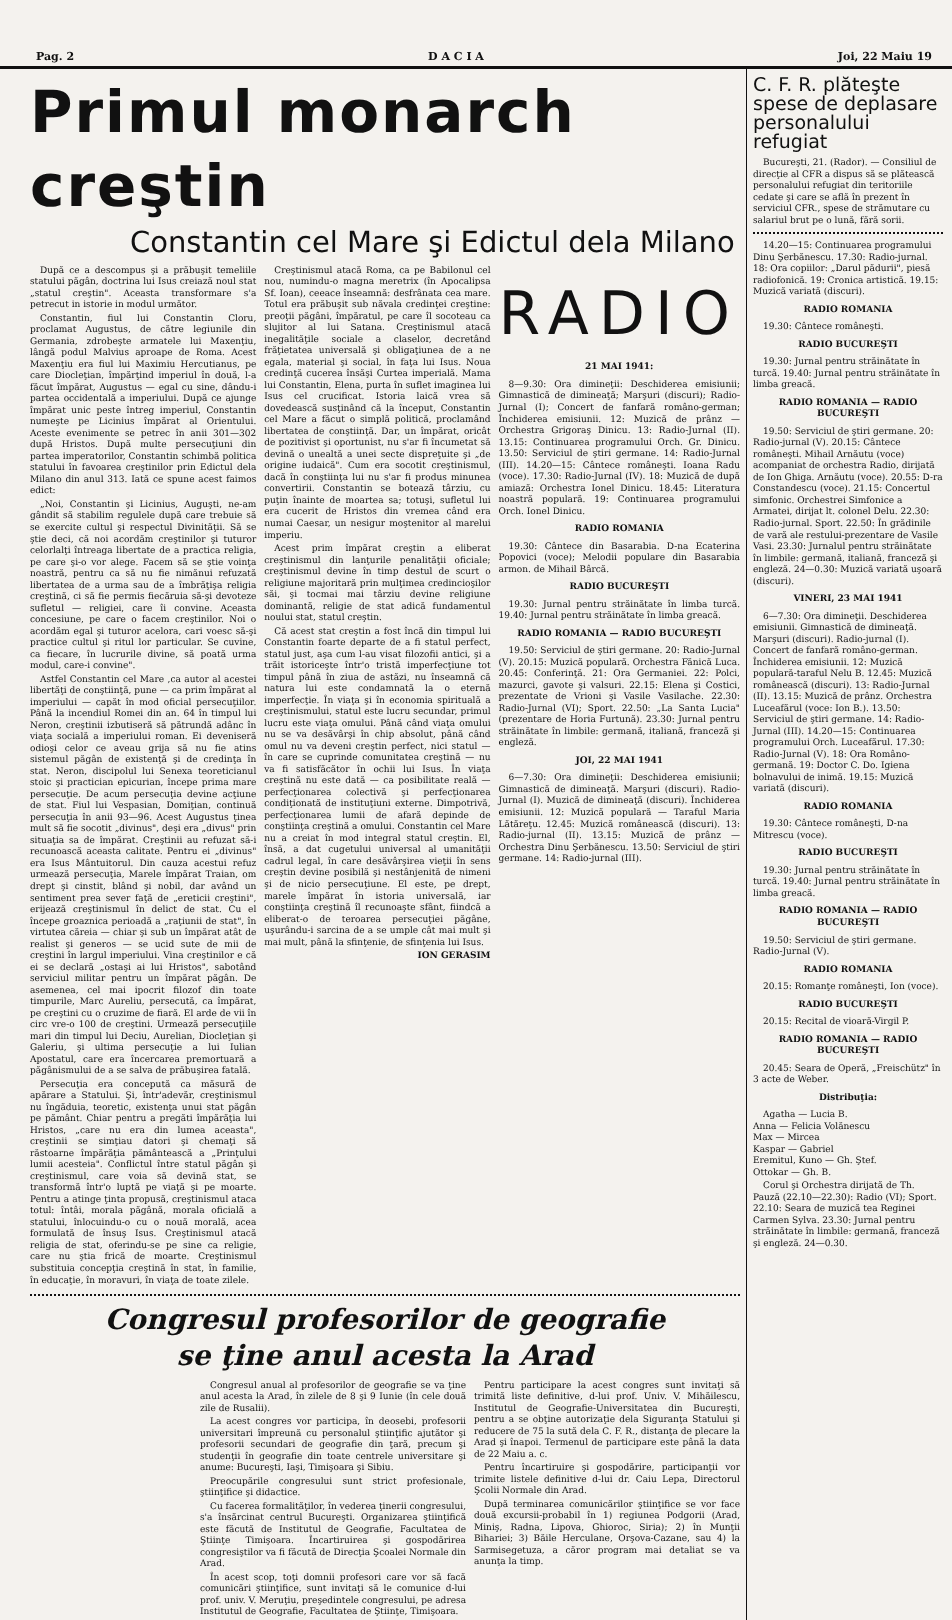Pag. 2 D A C I A Joi, 22 Maiu 19
Primul monarch creştin
Constantin cel Mare şi Edictul dela Milano
După ce a descompus şi a prăbuşit temeliile statului păgân, doctrina lui Isus creiază noul stat „statul creştin". Aceasta transformare s'a petrecut in istorie in modul următor.
Constantin, fiul lui Constantin Cloru, proclamat Augustus, de către legiunile din Germania, zdrobeşte armatele lui Maxenţiu, lângă podul Malvius aproape de Roma. Acest Maxenţiu era fiul lui Maximiu Hercutianus, pe care Diocleţian, împărţind imperiul în două, l-a făcut împărat, Augustus — egal cu sine, dându-i partea occidentală a imperiului. După ce ajunge împărat unic peste întreg imperiul, Constantin numeşte pe Licinius împărat al Orientului. Aceste evenimente se petrec în anii 301—302 după Hristos. După multe persecuţiuni din partea imperatorilor, Constantin schimbă politica statului în favoarea creştinilor prin Edictul dela Milano din anul 313. Iată ce spune acest faimos edict:
„Noi, Constantin şi Licinius, Auguşti, ne-am gândit să stabilim regulele după care trebuie să se exercite cultul şi respectul Divinităţii. Să se ştie deci, că noi acordăm creştinilor şi tuturor celorlalţi întreaga libertate de a practica religia, pe care şi-o vor alege. Facem să se ştie voinţa noastră, pentru ca să nu fie nimănui refuzată libertatea de a urma sau de a îmbrăţişa religia creştină, ci să fie permis fiecăruia să-şi devoteze sufletul — religiei, care îi convine. Aceasta concesiune, pe care o facem creştinilor. Noi o acordăm egal şi tuturor acelora, cari voesc să-şi practice cultul şi ritul lor particular. Se cuvine, ca fiecare, în lucrurile divine, să poată urma modul, care-i convine".
Astfel Constantin cel Mare ,ca autor al acestei libertăţi de conştiinţă, pune — ca prim împărat al imperiului — capăt în mod oficial persecuţiilor. Până la incendiul Romei din an. 64 în timpul lui Neron, creştinii izbutiseră să pătrundă adânc în viaţa socială a imperiului roman. Ei deveniseră odioşi celor ce aveau grija să nu fie atins sistemul păgân de existenţă şi de credinţa în stat. Neron, discipolul lui Senexa teoreticianul stoic şi practician epicurian, începe prima mare persecuţie. De acum persecuţia devine acţiune de stat. Fiul lui Vespasian, Domiţian, continuă persecuţia în anii 93—96. Acest Augustus ţinea mult să fie socotit „divinus", deşi era „divus" prin situaţia sa de împărat. Creştinii au refuzat să-i recunoască aceasta calitate. Pentru ei „divinus" era Isus Mântuitorul. Din cauza acestui refuz urmează persecuţia, Marele împărat Traian, om drept şi cinstit, blând şi nobil, dar având un sentiment prea sever faţă de „ereticii creştini", erijează creştinismul în delict de stat. Cu el începe groaznica perioadă a „raţiunii de stat", în virtutea căreia — chiar şi sub un împărat atât de realist şi generos — se ucid sute de mii de creştini în largul imperiului. Vina creştinilor e că ei se declară „ostaşi ai lui Hristos", sabotând serviciul militar pentru un împărat păgân. De asemenea, cel mai ipocrit filozof din toate timpurile, Marc Aureliu, persecută, ca împărat, pe creştini cu o cruzime de fiară. El arde de vii în circ vre-o 100 de creştini. Urmează persecuţiile mari din timpul lui Deciu, Aurelian, Diocleţian şi Galeriu, şi ultima persecuţie a lui Iulian Apostatul, care era încercarea premortuară a păgânismului de a se salva de prăbuşirea fatală.
Persecuţia era concepută ca măsură de apărare a Statului. Şi, într'adevăr, creştinismul nu îngăduia, teoretic, existenţa unui stat păgân pe pământ. Chiar pentru a pregăti împărăţia lui Hristos, „care nu era din lumea aceasta", creştinii se simţiau datori şi chemaţi să răstoarne împărăţia pământească a „Prinţului lumii acesteia". Conflictul între statul păgân şi creştinismul, care voia să devină stat, se transformă într'o luptă pe viaţă şi pe moarte. Pentru a atinge ţinta propusă, creştinismul ataca totul: întâi, morala păgână, morala oficială a statului, înlocuindu-o cu o nouă morală, acea formulată de însuş Isus. Creştinismul atacă religia de stat, oferindu-se pe sine ca religie, care nu ştia frică de moarte. Creştinismul substituia concepţia creştină în stat, în familie, în educaţie, în moravuri, în viaţa de toate zilele.
Creştinismul atacă Roma, ca pe Babilonul cel nou, numindu-o magna meretrix (în Apocalipsa Sf. Ioan), ceeace înseamnă: desfrânata cea mare. Totul era prăbuşit sub năvala credinţei creştine: preoţii păgâni, împăratul, pe care îl socoteau ca slujitor al lui Satana. Creştinismul atacă inegalităţile sociale a claselor, decretând frăţietatea universală şi obligaţiunea de a ne egala, material şi social, în faţa lui Isus. Noua credinţă cucerea însăşi Curtea imperială. Mama lui Constantin, Elena, purta în suflet imaginea lui Isus cel crucificat. Istoria laică vrea să dovedească susţinând că la început, Constantin cel Mare a făcut o simplă politică, proclamând libertatea de conştiinţă. Dar, un împărat, oricât de pozitivist şi oportunist, nu s'ar fi încumetat să devină o unealtă a unei secte dispreţuite şi „de origine iudaică". Cum era socotit creştinismul, dacă în conştiinţa lui nu s'ar fi produs minunea convertirii. Constantin se botează târziu, cu puţin înainte de moartea sa; totuşi, sufletul lui era cucerit de Hristos din vremea când era numai Caesar, un nesigur moştenitor al marelui imperiu.
Acest prim împărat creştin a eliberat creştinismul din lanţurile penalităţii oficiale; creştinismul devine în timp destul de scurt o religiune majoritară prin mulţimea credincioşilor săi, şi tocmai mai târziu devine religiune dominantă, religie de stat adică fundamentul noului stat, statul creştin.
Că acest stat creştin a fost încă din timpul lui Constantin foarte departe de a fi statul perfect, statul just, aşa cum l-au visat filozofii antici, şi a trăit istoriceşte într'o tristă imperfecţiune tot timpul până în ziua de astăzi, nu înseamnă că natura lui este condamnată la o eternă imperfecţie. În viaţa şi în economia spirituală a creştinismului, statul este lucru secundar, primul lucru este viaţa omului. Până când viaţa omului nu se va desăvârşi în chip absolut, până când omul nu va deveni creştin perfect, nici statul — în care se cuprinde comunitatea creştină — nu va fi satisfăcător în ochii lui Isus. În viaţa creştină nu este dată — ca posibilitate reală — perfecţionarea colectivă şi perfecţionarea condiţionată de instituţiuni externe. Dimpotrivă, perfecţionarea lumii de afară depinde de conştiinţa creştină a omului. Constantin cel Mare nu a creiat în mod integral statul creştin. El, însă, a dat cugetului universal al umanităţii cadrul legal, în care desăvârşirea vieţii în sens creştin devine posibilă şi nestânjenită de nimeni şi de nicio persecuţiune. El este, pe drept, marele împărat în istoria universală, iar conştiinţa creştină îl recunoaşte sfânt, fiindcă a eliberat-o de teroarea persecuţiei păgâne, uşurându-i sarcina de a se umple cât mai mult şi mai mult, până la sfinţenie, de sfinţenia lui Isus.
ION GERASIM
RADIO
21 MAI 1941:
8—9.30: Ora dimineţii: Deschiderea emisiunii; Gimnastică de dimineaţă; Marşuri (discuri); Radio-Jurnal (I); Concert de fanfară româno-german; Închiderea emisiunii. 12: Muzică de prânz — Orchestra Grigoraş Dinicu. 13: Radio-Jurnal (II). 13.15: Continuarea programului Orch. Gr. Dinicu. 13.50: Serviciul de ştiri germane. 14: Radio-Jurnal (III). 14.20—15: Cântece româneşti. Ioana Radu (voce). 17.30: Radio-Jurnal (IV). 18: Muzică de după amiază: Orchestra Ionel Dinicu. 18.45: Literatura noastră populară. 19: Continuarea programului Orch. Ionel Dinicu.
RADIO ROMANIA
19.30: Cântece din Basarabia. D-na Ecaterina Popovici (voce); Melodii populare din Basarabia armon. de Mihail Bârcă.
RADIO BUCUREŞTI
19.30: Jurnal pentru străinătate în limba turcă. 19.40: Jurnal pentru străinătate în limba greacă.
RADIO ROMANIA — RADIO BUCUREŞTI
19.50: Serviciul de ştiri germane. 20: Radio-Jurnal (V). 20.15: Muzică populară. Orchestra Fănică Luca. 20.45: Conferinţă. 21: Ora Germaniei. 22: Polci, mazurci, gavote şi valsuri. 22.15: Elena şi Costici, prezentate de Vrioni şi Vasile Vasilache. 22.30: Radio-Jurnal (VI); Sport. 22.50: „La Santa Lucia" (prezentare de Horia Furtună). 23.30: Jurnal pentru străinătate în limbile: germană, italiană, franceză şi engleză.
JOI, 22 MAI 1941
6—7.30: Ora dimineţii: Deschiderea emisiunii; Gimnastică de dimineaţă. Marşuri (discuri). Radio-Jurnal (I). Muzică de dimineaţă (discuri). Închiderea emisiunii. 12: Muzică populară — Taraful Maria Lătăreţu. 12.45: Muzică românească (discuri). 13: Radio-jurnal (II). 13.15: Muzică de prânz — Orchestra Dinu Şerbănescu. 13.50: Serviciul de ştiri germane. 14: Radio-jurnal (III).
Congresul profesorilor de geografie
se ţine anul acesta la Arad
Congresul anual al profesorilor de geografie se va ţine anul acesta la Arad, în zilele de 8 şi 9 Iunie (în cele două zile de Rusalii).
La acest congres vor participa, în deosebi, profesorii universitari împreună cu personalul ştiinţific ajutător şi profesorii secundari de geografie din ţară, precum şi studenţii în geografie din toate centrele universitare şi anume: Bucureşti, Iaşi, Timişoara şi Sibiu.
Preocupările congresului sunt strict profesionale, ştiinţifice şi didactice.
Cu facerea formalităţilor, în vederea ţinerii congresului, s'a însărcinat centrul Bucureşti. Organizarea ştiinţifică este făcută de Institutul de Geografie, Facultatea de Ştiinţe Timişoara. Încartiruirea şi gospodărirea congresiştilor va fi făcută de Direcţia Şcoalei Normale din Arad.
În acest scop, toţi domnii profesori care vor să facă comunicări ştiinţifice, sunt invitaţi să le comunice d-lui prof. univ. V. Meruţiu, preşedintele congresului, pe adresa Institutul de Geografie, Facultatea de Ştiinţe, Timişoara.
Pentru participare la acest congres sunt invitaţi să trimită liste definitive, d-lui prof. Univ. V. Mihăilescu, Institutul de Geografie-Universitatea din Bucureşti, pentru a se obţine autorizaţie dela Siguranţa Statului şi reducere de 75 la sută dela C. F. R., distanţa de plecare la Arad şi înapoi. Termenul de participare este până la data de 22 Maiu a. c.
Pentru încartiruire şi gospodărire, participanţii vor trimite listele definitive d-lui dr. Caiu Lepa, Directorul Şcolii Normale din Arad.
După terminarea comunicărilor ştiinţifice se vor face două excursii-probabil în 1) regiunea Podgorii (Arad, Miniş, Radna, Lipova, Ghioroc, Siria); 2) în Munţii Bihariei; 3) Băile Herculane, Orşova-Cazane, sau 4) la Sarmisegetuza, a căror program mai detaliat se va anunţa la timp.
C. F. R. plăteşte spese de deplasare personalului refugiat
Bucureşti, 21. (Rador). — Consiliul de direcţie al CFR a dispus să se plătească personalului refugiat din teritoriile cedate şi care se află în prezent în serviciul CFR., spese de strămutare cu salariul brut pe o lună, fără sorii.
14.20—15: Continuarea programului Dinu Şerbănescu. 17.30: Radio-jurnal. 18: Ora copiilor: „Darul pădurii", piesă radiofonică. 19: Cronica artistică. 19.15: Muzică variată (discuri).
RADIO ROMANIA
19.30: Cântece româneşti.
RADIO BUCUREŞTI
19.30: Jurnal pentru străinătate în turcă. 19.40: Jurnal pentru străinătate în limba greacă.
RADIO ROMANIA — RADIO BUCUREŞTI
19.50: Serviciul de ştiri germane. 20: Radio-jurnal (V). 20.15: Cântece româneşti. Mihail Arnăutu (voce) acompaniat de orchestra Radio, dirijată de Ion Ghiga. Arnăutu (voce). 20.55: D-ra Constandescu (voce). 21.15: Concertul simfonic. Orchestrei Simfonice a Armatei, dirijat lt. colonel Delu. 22.30: Radio-jurnal. Sport. 22.50: În grădinile de vară ale restului-prezentare de Vasile Vasi. 23.30: Jurnalul pentru străinătate în limbile: germană, italiană, franceză şi engleză. 24—0.30: Muzică variată uşoară (discuri).
VINERI, 23 MAI 1941
6—7.30: Ora dimineţii. Deschiderea emisiunii. Gimnastică de dimineaţă. Marşuri (discuri). Radio-jurnal (I). Concert de fanfară româno-german. Închiderea emisiunii. 12: Muzică populară-taraful Nelu B. 12.45: Muzică românească (discuri). 13: Radio-Jurnal (II). 13.15: Muzică de prânz. Orchestra Luceafărul (voce: Ion B.). 13.50: Serviciul de ştiri germane. 14: Radio-Jurnal (III). 14.20—15: Continuarea programului Orch. Luceafărul. 17.30: Radio-Jurnal (V). 18: Ora Româno-germană. 19: Doctor C. Do. Igiena bolnavului de inimă. 19.15: Muzică variată (discuri).
RADIO ROMANIA
19.30: Cântece româneşti, D-na Mitrescu (voce).
RADIO BUCUREŞTI
19.30: Jurnal pentru străinătate în turcă. 19.40: Jurnal pentru străinătate în limba greacă.
RADIO ROMANIA — RADIO BUCUREŞTI
19.50: Serviciul de ştiri germane. Radio-Jurnal (V).
RADIO ROMANIA
20.15: Romanţe româneşti, Ion (voce).
RADIO BUCUREŞTI
20.15: Recital de vioară-Virgil P.
RADIO ROMANIA — RADIO BUCUREŞTI
20.45: Seara de Operă, „Freischütz" în 3 acte de Weber.
Distribuţia:
Agatha — Lucia B.
Anna — Felicia Volănescu
Max — Mircea
Kaspar — Gabriel
Eremitul, Kuno — Gh. Ştef.
Ottokar — Gh. B.
Corul şi Orchestra dirijată de Th. Pauză (22.10—22.30): Radio (VI); Sport. 22.10: Seara de muzică tea Reginei Carmen Sylva. 23.30: Jurnal pentru străinătate în limbile: germană, franceză şi engleză. 24—0.30.